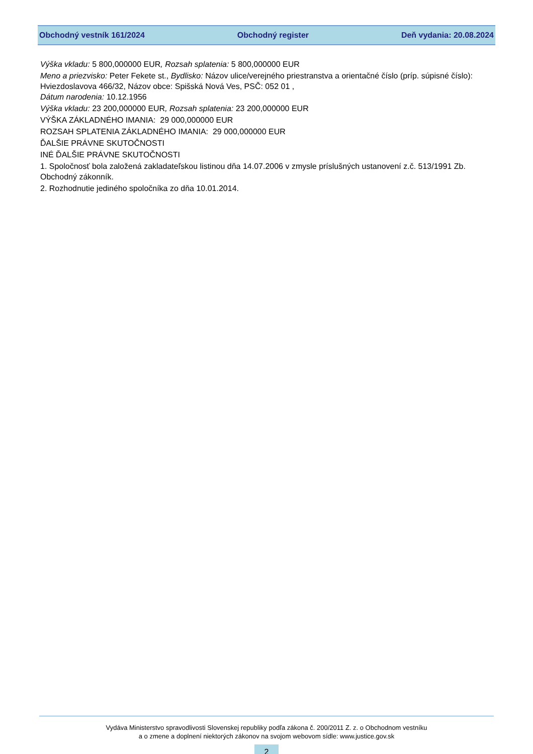Obchodný vestník 161/2024 Obchodný register Deň vydania: 20.08.2024
Výška vkladu: 5 800,000000 EUR, Rozsah splatenia: 5 800,000000 EUR
Meno a priezvisko: Peter Fekete st., Bydlisko: Názov ulice/verejného priestranstva a orientačné číslo (príp. súpisné číslo): Hviezdoslavova 466/32, Názov obce: Spišská Nová Ves, PSČ: 052 01 ,
Dátum narodenia: 10.12.1956
Výška vkladu: 23 200,000000 EUR, Rozsah splatenia: 23 200,000000 EUR
VÝŠKA ZÁKLADNÉHO IMANIA: 29 000,000000 EUR
ROZSAH SPLATENIA ZÁKLADNÉHO IMANIA: 29 000,000000 EUR
ĎALŠIE PRÁVNE SKUTOČNOSTI
INÉ ĎALŠIE PRÁVNE SKUTOČNOSTI
1. Spoločnosť bola založená zakladateľskou listinou dňa 14.07.2006 v zmysle príslušných ustanovení z.č. 513/1991 Zb. Obchodný zákonník.
2. Rozhodnutie jediného spoločníka zo dňa 10.01.2014.
Vydáva Ministerstvo spravodlivosti Slovenskej republiky podľa zákona č. 200/2011 Z. z. o Obchodnom vestníku
a o zmene a doplnení niektorých zákonov na svojom webovom sídle: www.justice.gov.sk
2